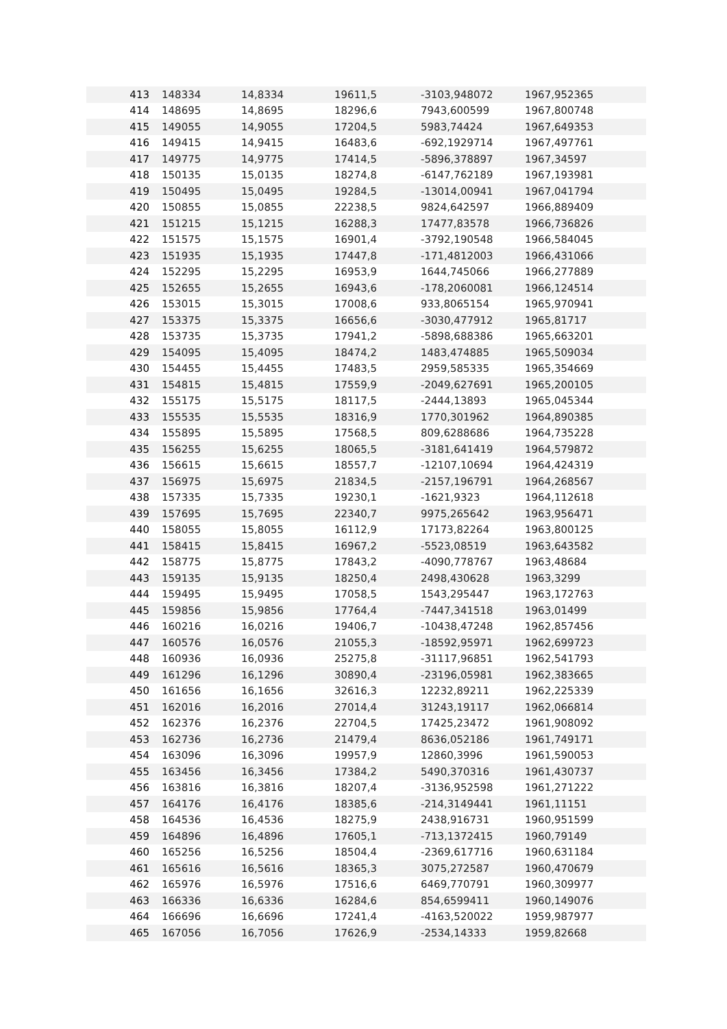| 413 | 148334 | 14,8334 | 19611,5 | -3103,948072 | 1967,952365 |
| 414 | 148695 | 14,8695 | 18296,6 | 7943,600599 | 1967,800748 |
| 415 | 149055 | 14,9055 | 17204,5 | 5983,74424 | 1967,649353 |
| 416 | 149415 | 14,9415 | 16483,6 | -692,1929714 | 1967,497761 |
| 417 | 149775 | 14,9775 | 17414,5 | -5896,378897 | 1967,34597 |
| 418 | 150135 | 15,0135 | 18274,8 | -6147,762189 | 1967,193981 |
| 419 | 150495 | 15,0495 | 19284,5 | -13014,00941 | 1967,041794 |
| 420 | 150855 | 15,0855 | 22238,5 | 9824,642597 | 1966,889409 |
| 421 | 151215 | 15,1215 | 16288,3 | 17477,83578 | 1966,736826 |
| 422 | 151575 | 15,1575 | 16901,4 | -3792,190548 | 1966,584045 |
| 423 | 151935 | 15,1935 | 17447,8 | -171,4812003 | 1966,431066 |
| 424 | 152295 | 15,2295 | 16953,9 | 1644,745066 | 1966,277889 |
| 425 | 152655 | 15,2655 | 16943,6 | -178,2060081 | 1966,124514 |
| 426 | 153015 | 15,3015 | 17008,6 | 933,8065154 | 1965,970941 |
| 427 | 153375 | 15,3375 | 16656,6 | -3030,477912 | 1965,81717 |
| 428 | 153735 | 15,3735 | 17941,2 | -5898,688386 | 1965,663201 |
| 429 | 154095 | 15,4095 | 18474,2 | 1483,474885 | 1965,509034 |
| 430 | 154455 | 15,4455 | 17483,5 | 2959,585335 | 1965,354669 |
| 431 | 154815 | 15,4815 | 17559,9 | -2049,627691 | 1965,200105 |
| 432 | 155175 | 15,5175 | 18117,5 | -2444,13893 | 1965,045344 |
| 433 | 155535 | 15,5535 | 18316,9 | 1770,301962 | 1964,890385 |
| 434 | 155895 | 15,5895 | 17568,5 | 809,6288686 | 1964,735228 |
| 435 | 156255 | 15,6255 | 18065,5 | -3181,641419 | 1964,579872 |
| 436 | 156615 | 15,6615 | 18557,7 | -12107,10694 | 1964,424319 |
| 437 | 156975 | 15,6975 | 21834,5 | -2157,196791 | 1964,268567 |
| 438 | 157335 | 15,7335 | 19230,1 | -1621,9323 | 1964,112618 |
| 439 | 157695 | 15,7695 | 22340,7 | 9975,265642 | 1963,956471 |
| 440 | 158055 | 15,8055 | 16112,9 | 17173,82264 | 1963,800125 |
| 441 | 158415 | 15,8415 | 16967,2 | -5523,08519 | 1963,643582 |
| 442 | 158775 | 15,8775 | 17843,2 | -4090,778767 | 1963,48684 |
| 443 | 159135 | 15,9135 | 18250,4 | 2498,430628 | 1963,3299 |
| 444 | 159495 | 15,9495 | 17058,5 | 1543,295447 | 1963,172763 |
| 445 | 159856 | 15,9856 | 17764,4 | -7447,341518 | 1963,01499 |
| 446 | 160216 | 16,0216 | 19406,7 | -10438,47248 | 1962,857456 |
| 447 | 160576 | 16,0576 | 21055,3 | -18592,95971 | 1962,699723 |
| 448 | 160936 | 16,0936 | 25275,8 | -31117,96851 | 1962,541793 |
| 449 | 161296 | 16,1296 | 30890,4 | -23196,05981 | 1962,383665 |
| 450 | 161656 | 16,1656 | 32616,3 | 12232,89211 | 1962,225339 |
| 451 | 162016 | 16,2016 | 27014,4 | 31243,19117 | 1962,066814 |
| 452 | 162376 | 16,2376 | 22704,5 | 17425,23472 | 1961,908092 |
| 453 | 162736 | 16,2736 | 21479,4 | 8636,052186 | 1961,749171 |
| 454 | 163096 | 16,3096 | 19957,9 | 12860,3996 | 1961,590053 |
| 455 | 163456 | 16,3456 | 17384,2 | 5490,370316 | 1961,430737 |
| 456 | 163816 | 16,3816 | 18207,4 | -3136,952598 | 1961,271222 |
| 457 | 164176 | 16,4176 | 18385,6 | -214,3149441 | 1961,11151 |
| 458 | 164536 | 16,4536 | 18275,9 | 2438,916731 | 1960,951599 |
| 459 | 164896 | 16,4896 | 17605,1 | -713,1372415 | 1960,79149 |
| 460 | 165256 | 16,5256 | 18504,4 | -2369,617716 | 1960,631184 |
| 461 | 165616 | 16,5616 | 18365,3 | 3075,272587 | 1960,470679 |
| 462 | 165976 | 16,5976 | 17516,6 | 6469,770791 | 1960,309977 |
| 463 | 166336 | 16,6336 | 16284,6 | 854,6599411 | 1960,149076 |
| 464 | 166696 | 16,6696 | 17241,4 | -4163,520022 | 1959,987977 |
| 465 | 167056 | 16,7056 | 17626,9 | -2534,14333 | 1959,82668 |